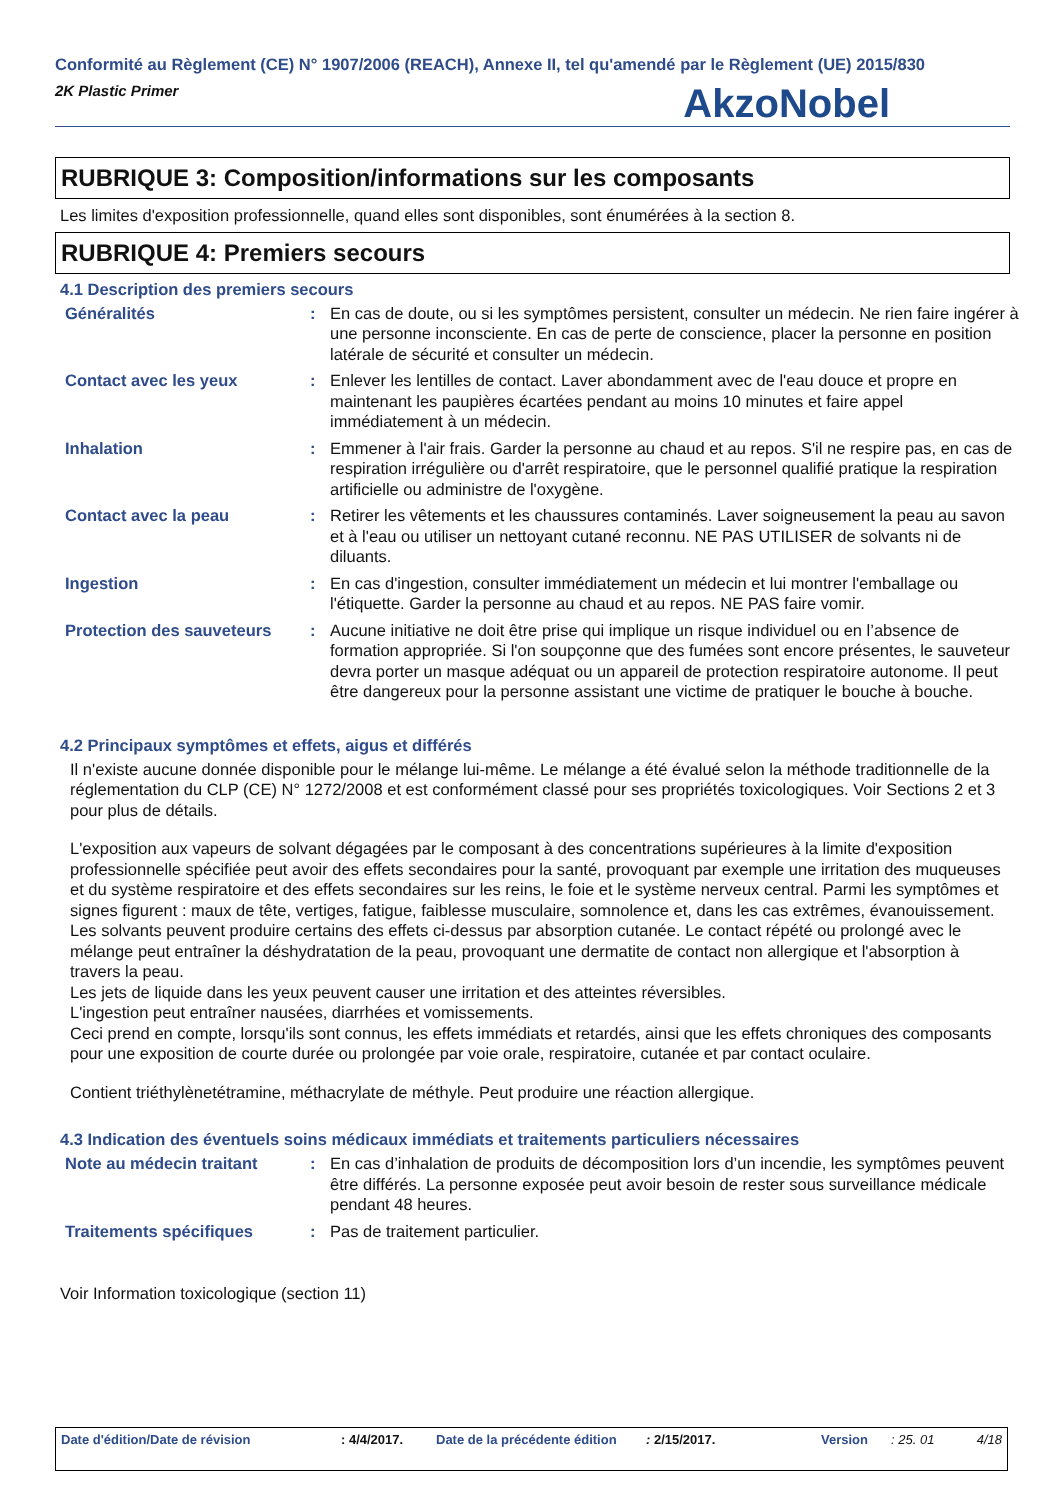Conformité au Règlement (CE) N° 1907/2006 (REACH), Annexe II, tel qu'amendé par le Règlement (UE) 2015/830
2K Plastic Primer
AkzoNobel
RUBRIQUE 3: Composition/informations sur les composants
Les limites d'exposition professionnelle, quand elles sont disponibles, sont énumérées à la section 8.
RUBRIQUE 4: Premiers secours
4.1 Description des premiers secours
| Généralités | : | En cas de doute, ou si les symptômes persistent, consulter un médecin. Ne rien faire ingérer à une personne inconsciente. En cas de perte de conscience, placer la personne en position latérale de sécurité et consulter un médecin. |
| Contact avec les yeux | : | Enlever les lentilles de contact. Laver abondamment avec de l'eau douce et propre en maintenant les paupières écartées pendant au moins 10 minutes et faire appel immédiatement à un médecin. |
| Inhalation | : | Emmener à l'air frais. Garder la personne au chaud et au repos. S'il ne respire pas, en cas de respiration irrégulière ou d'arrêt respiratoire, que le personnel qualifié pratique la respiration artificielle ou administre de l'oxygène. |
| Contact avec la peau | : | Retirer les vêtements et les chaussures contaminés. Laver soigneusement la peau au savon et à l'eau ou utiliser un nettoyant cutané reconnu. NE PAS UTILISER de solvants ni de diluants. |
| Ingestion | : | En cas d'ingestion, consulter immédiatement un médecin et lui montrer l'emballage ou l'étiquette. Garder la personne au chaud et au repos. NE PAS faire vomir. |
| Protection des sauveteurs | : | Aucune initiative ne doit être prise qui implique un risque individuel ou en l’absence de formation appropriée. Si l'on soupçonne que des fumées sont encore présentes, le sauveteur devra porter un masque adéquat ou un appareil de protection respiratoire autonome. Il peut être dangereux pour la personne assistant une victime de pratiquer le bouche à bouche. |
4.2 Principaux symptômes et effets, aigus et différés
Il n'existe aucune donnée disponible pour le mélange lui-même. Le mélange a été évalué selon la méthode traditionnelle de la réglementation du CLP (CE) N° 1272/2008 et est conformément classé pour ses propriétés toxicologiques. Voir Sections 2 et 3 pour plus de détails.
L'exposition aux vapeurs de solvant dégagées par le composant à des concentrations supérieures à la limite d'exposition professionnelle spécifiée peut avoir des effets secondaires pour la santé, provoquant par exemple une irritation des muqueuses et du système respiratoire et des effets secondaires sur les reins, le foie et le système nerveux central. Parmi les symptômes et signes figurent : maux de tête, vertiges, fatigue, faiblesse musculaire, somnolence et, dans les cas extrêmes, évanouissement.
Les solvants peuvent produire certains des effets ci-dessus par absorption cutanée. Le contact répété ou prolongé avec le mélange peut entraîner la déshydratation de la peau, provoquant une dermatite de contact non allergique et l'absorption à travers la peau.
Les jets de liquide dans les yeux peuvent causer une irritation et des atteintes réversibles.
L'ingestion peut entraîner nausées, diarrhées et vomissements.
Ceci prend en compte, lorsqu'ils sont connus, les effets immédiats et retardés, ainsi que les effets chroniques des composants pour une exposition de courte durée ou prolongée par voie orale, respiratoire, cutanée et par contact oculaire.
Contient triéthylènetétramine, méthacrylate de méthyle. Peut produire une réaction allergique.
4.3 Indication des éventuels soins médicaux immédiats et traitements particuliers nécessaires
| Note au médecin traitant | : | En cas d’inhalation de produits de décomposition lors d’un incendie, les symptômes peuvent être différés. La personne exposée peut avoir besoin de rester sous surveillance médicale pendant 48 heures. |
| Traitements spécifiques | : | Pas de traitement particulier. |
Voir Information toxicologique (section 11)
Date d'édition/Date de révision : 4/4/2017. Date de la précédente édition : 2/15/2017. Version : 25. 01 4/18